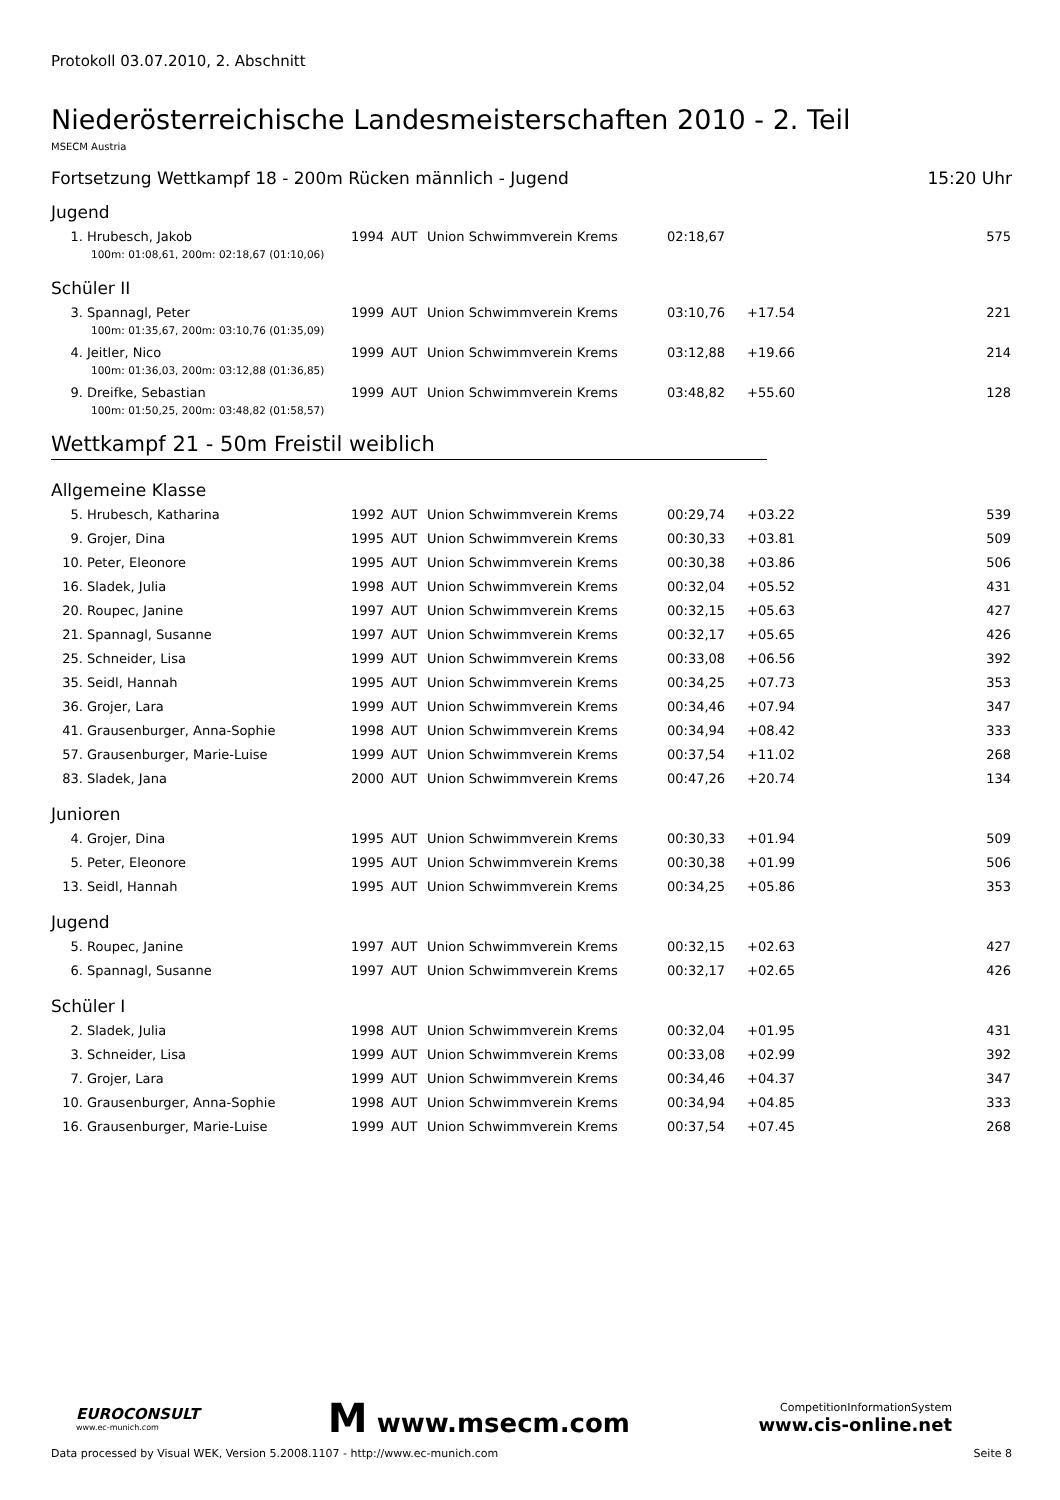Protokoll 03.07.2010, 2. Abschnitt
Niederösterreichische Landesmeisterschaften 2010 - 2. Teil
MSECM Austria
Fortsetzung Wettkampf 18 - 200m Rücken männlich - Jugend 15:20 Uhr
Jugend
| 1. | Hrubesch, Jakob | 1994 | AUT | Union Schwimmverein Krems | 02:18,67 | | 575 |
| 100m: 01:08,61, 200m: 02:18,67 (01:10,06) | | | | | | | |
Schüler II
| 3. | Spannagl, Peter | 1999 | AUT | Union Schwimmverein Krems | 03:10,76 | +17.54 | 221 |
| 100m: 01:35,67, 200m: 03:10,76 (01:35,09) | | | | | | | |
| 4. | Jeitler, Nico | 1999 | AUT | Union Schwimmverein Krems | 03:12,88 | +19.66 | 214 |
| 100m: 01:36,03, 200m: 03:12,88 (01:36,85) | | | | | | | |
| 9. | Dreifke, Sebastian | 1999 | AUT | Union Schwimmverein Krems | 03:48,82 | +55.60 | 128 |
| 100m: 01:50,25, 200m: 03:48,82 (01:58,57) | | | | | | | |
Wettkampf 21 - 50m Freistil weiblich
Allgemeine Klasse
| 5. | Hrubesch, Katharina | 1992 | AUT | Union Schwimmverein Krems | 00:29,74 | +03.22 | 539 |
| 9. | Grojer, Dina | 1995 | AUT | Union Schwimmverein Krems | 00:30,33 | +03.81 | 509 |
| 10. | Peter, Eleonore | 1995 | AUT | Union Schwimmverein Krems | 00:30,38 | +03.86 | 506 |
| 16. | Sladek, Julia | 1998 | AUT | Union Schwimmverein Krems | 00:32,04 | +05.52 | 431 |
| 20. | Roupec, Janine | 1997 | AUT | Union Schwimmverein Krems | 00:32,15 | +05.63 | 427 |
| 21. | Spannagl, Susanne | 1997 | AUT | Union Schwimmverein Krems | 00:32,17 | +05.65 | 426 |
| 25. | Schneider, Lisa | 1999 | AUT | Union Schwimmverein Krems | 00:33,08 | +06.56 | 392 |
| 35. | Seidl, Hannah | 1995 | AUT | Union Schwimmverein Krems | 00:34,25 | +07.73 | 353 |
| 36. | Grojer, Lara | 1999 | AUT | Union Schwimmverein Krems | 00:34,46 | +07.94 | 347 |
| 41. | Grausenburger, Anna-Sophie | 1998 | AUT | Union Schwimmverein Krems | 00:34,94 | +08.42 | 333 |
| 57. | Grausenburger, Marie-Luise | 1999 | AUT | Union Schwimmverein Krems | 00:37,54 | +11.02 | 268 |
| 83. | Sladek, Jana | 2000 | AUT | Union Schwimmverein Krems | 00:47,26 | +20.74 | 134 |
Junioren
| 4. | Grojer, Dina | 1995 | AUT | Union Schwimmverein Krems | 00:30,33 | +01.94 | 509 |
| 5. | Peter, Eleonore | 1995 | AUT | Union Schwimmverein Krems | 00:30,38 | +01.99 | 506 |
| 13. | Seidl, Hannah | 1995 | AUT | Union Schwimmverein Krems | 00:34,25 | +05.86 | 353 |
Jugend
| 5. | Roupec, Janine | 1997 | AUT | Union Schwimmverein Krems | 00:32,15 | +02.63 | 427 |
| 6. | Spannagl, Susanne | 1997 | AUT | Union Schwimmverein Krems | 00:32,17 | +02.65 | 426 |
Schüler I
| 2. | Sladek, Julia | 1998 | AUT | Union Schwimmverein Krems | 00:32,04 | +01.95 | 431 |
| 3. | Schneider, Lisa | 1999 | AUT | Union Schwimmverein Krems | 00:33,08 | +02.99 | 392 |
| 7. | Grojer, Lara | 1999 | AUT | Union Schwimmverein Krems | 00:34,46 | +04.37 | 347 |
| 10. | Grausenburger, Anna-Sophie | 1998 | AUT | Union Schwimmverein Krems | 00:34,94 | +04.85 | 333 |
| 16. | Grausenburger, Marie-Luise | 1999 | AUT | Union Schwimmverein Krems | 00:37,54 | +07.45 | 268 |
EUROCONSULT
www.ec-munich.com
M www.msecm.com
CompetitionInformationSystem
www.cis-online.net
Data processed by Visual WEK, Version 5.2008.1107 - http://www.ec-munich.com Seite 8